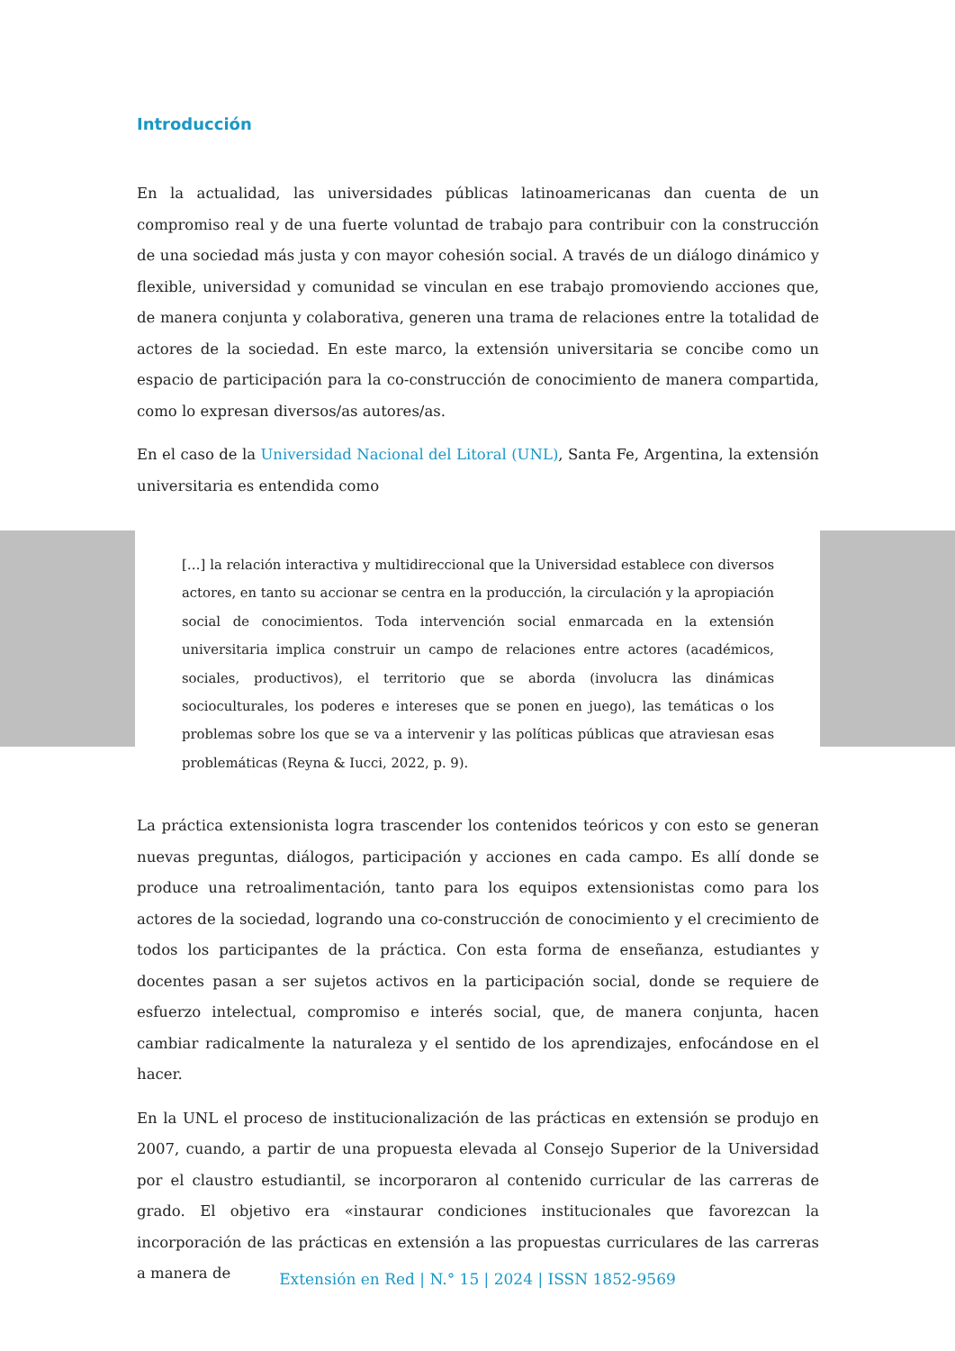Introducción
En la actualidad, las universidades públicas latinoamericanas dan cuenta de un compromiso real y de una fuerte voluntad de trabajo para contribuir con la construcción de una sociedad más justa y con mayor cohesión social. A través de un diálogo dinámico y flexible, universidad y comunidad se vinculan en ese trabajo promoviendo acciones que, de manera conjunta y colaborativa, generen una trama de relaciones entre la totalidad de actores de la sociedad. En este marco, la extensión universitaria se concibe como un espacio de participación para la co-construcción de conocimiento de manera compartida, como lo expresan diversos/as autores/as.
En el caso de la Universidad Nacional del Litoral (UNL), Santa Fe, Argentina, la extensión universitaria es entendida como
[…] la relación interactiva y multidireccional que la Universidad establece con diversos actores, en tanto su accionar se centra en la producción, la circulación y la apropiación social de conocimientos. Toda intervención social enmarcada en la extensión universitaria implica construir un campo de relaciones entre actores (académicos, sociales, productivos), el territorio que se aborda (involucra las dinámicas socioculturales, los poderes e intereses que se ponen en juego), las temáticas o los problemas sobre los que se va a intervenir y las políticas públicas que atraviesan esas problemáticas (Reyna & Iucci, 2022, p. 9).
La práctica extensionista logra trascender los contenidos teóricos y con esto se generan nuevas preguntas, diálogos, participación y acciones en cada campo. Es allí donde se produce una retroalimentación, tanto para los equipos extensionistas como para los actores de la sociedad, logrando una co-construcción de conocimiento y el crecimiento de todos los participantes de la práctica. Con esta forma de enseñanza, estudiantes y docentes pasan a ser sujetos activos en la participación social, donde se requiere de esfuerzo intelectual, compromiso e interés social, que, de manera conjunta, hacen cambiar radicalmente la naturaleza y el sentido de los aprendizajes, enfocándose en el hacer.
En la UNL el proceso de institucionalización de las prácticas en extensión se produjo en 2007, cuando, a partir de una propuesta elevada al Consejo Superior de la Universidad por el claustro estudiantil, se incorporaron al contenido curricular de las carreras de grado. El objetivo era «instaurar condiciones institucionales que favorezcan la incorporación de las prácticas en extensión a las propuestas curriculares de las carreras a manera de
Extensión en Red | N.° 15 | 2024 | ISSN 1852-9569